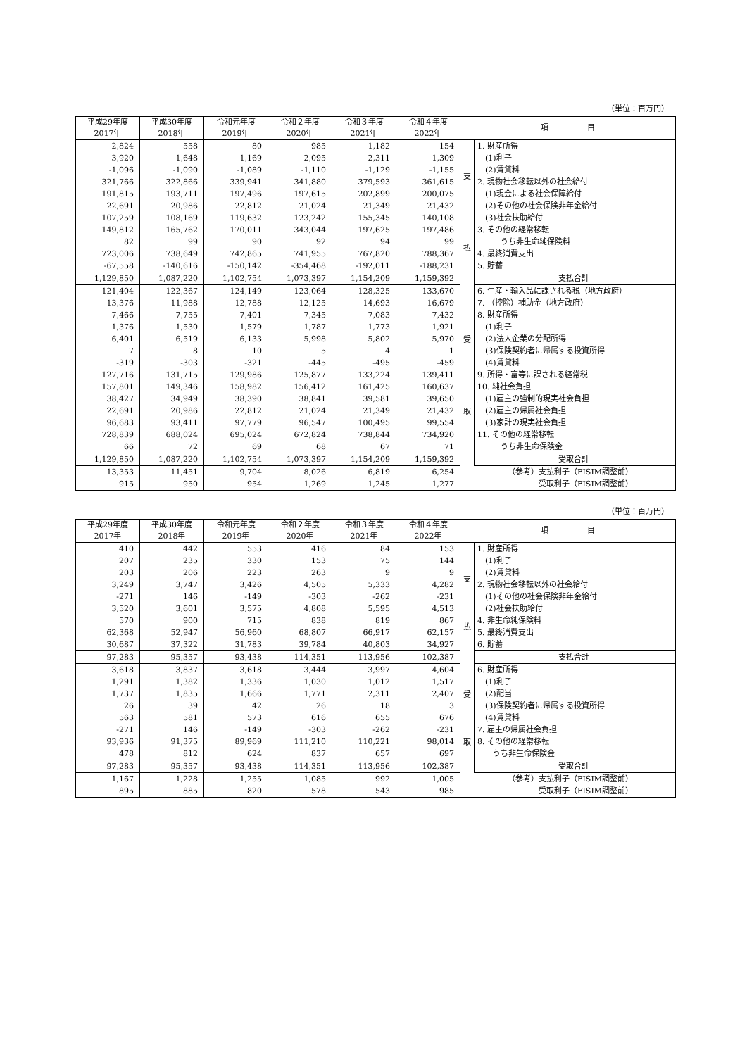（単位：百万円）
| 平成29年度 2017年 | 平成30年度 2018年 | 令和元年度 2019年 | 令和２年度 2020年 | 令和３年度 2021年 | 令和４年度 2022年 | 項 目 | |
| --- | --- | --- | --- | --- | --- | --- | --- |
| 2,824 | 558 | 80 | 985 | 1,182 | 154 | 支 払 | 1. 財産所得 |
| 3,920 | 1,648 | 1,169 | 2,095 | 2,311 | 1,309 | | (1)利子 |
| -1,096 | -1,090 | -1,089 | -1,110 | -1,129 | -1,155 | | (2)賃貸料 |
| 321,766 | 322,866 | 339,941 | 341,880 | 379,593 | 361,615 | | 2. 現物社会移転以外の社会給付 |
| 191,815 | 193,711 | 197,496 | 197,615 | 202,899 | 200,075 | | (1)現金による社会保障給付 |
| 22,691 | 20,986 | 22,812 | 21,024 | 21,349 | 21,432 | | (2)その他の社会保険非年金給付 |
| 107,259 | 108,169 | 119,632 | 123,242 | 155,345 | 140,108 | | (3)社会扶助給付 |
| 149,812 | 165,762 | 170,011 | 343,044 | 197,625 | 197,486 | | 3. その他の経常移転 |
| 82 | 99 | 90 | 92 | 94 | 99 | | うち非生命純保険料 |
| 723,006 | 738,649 | 742,865 | 741,955 | 767,820 | 788,367 | | 4. 最終消費支出 |
| -67,558 | -140,616 | -150,142 | -354,468 | -192,011 | -188,231 | | 5. 貯蓄 |
| 1,129,850 | 1,087,220 | 1,102,754 | 1,073,397 | 1,154,209 | 1,159,392 | | 支払合計 |
| 121,404 | 122,367 | 124,149 | 123,064 | 128,325 | 133,670 | 受 取 | 6. 生産・輸入品に課される税（地方政府） |
| 13,376 | 11,988 | 12,788 | 12,125 | 14,693 | 16,679 | | 7. （控除）補助金（地方政府） |
| 7,466 | 7,755 | 7,401 | 7,345 | 7,083 | 7,432 | | 8. 財産所得 |
| 1,376 | 1,530 | 1,579 | 1,787 | 1,773 | 1,921 | | (1)利子 |
| 6,401 | 6,519 | 6,133 | 5,998 | 5,802 | 5,970 | | (2)法人企業の分配所得 |
| 7 | 8 | 10 | 5 | 4 | 1 | | (3)保険契約者に帰属する投資所得 |
| -319 | -303 | -321 | -445 | -495 | -459 | | (4)賃貸料 |
| 127,716 | 131,715 | 129,986 | 125,877 | 133,224 | 139,411 | | 9. 所得・富等に課される経常税 |
| 157,801 | 149,346 | 158,982 | 156,412 | 161,425 | 160,637 | | 10. 純社会負担 |
| 38,427 | 34,949 | 38,390 | 38,841 | 39,581 | 39,650 | | (1)雇主の強制的現実社会負担 |
| 22,691 | 20,986 | 22,812 | 21,024 | 21,349 | 21,432 | | (2)雇主の帰属社会負担 |
| 96,683 | 93,411 | 97,779 | 96,547 | 100,495 | 99,554 | | (3)家計の現実社会負担 |
| 728,839 | 688,024 | 695,024 | 672,824 | 738,844 | 734,920 | | 11. その他の経常移転 |
| 66 | 72 | 69 | 68 | 67 | 71 | | うち非生命保険金 |
| 1,129,850 | 1,087,220 | 1,102,754 | 1,073,397 | 1,154,209 | 1,159,392 | | 受取合計 |
| 13,353 | 11,451 | 9,704 | 8,026 | 6,819 | 6,254 | （参考）支払利子（FISIM調整前） | |
| 915 | 950 | 954 | 1,269 | 1,245 | 1,277 | 受取利子（FISIM調整前） | |
（単位：百万円）
| 平成29年度 2017年 | 平成30年度 2018年 | 令和元年度 2019年 | 令和２年度 2020年 | 令和３年度 2021年 | 令和４年度 2022年 | 項 目 | |
| --- | --- | --- | --- | --- | --- | --- | --- |
| 410 | 442 | 553 | 416 | 84 | 153 | 支 払 | 1. 財産所得 |
| 207 | 235 | 330 | 153 | 75 | 144 | | (1)利子 |
| 203 | 206 | 223 | 263 | 9 | 9 | | (2)賃貸料 |
| 3,249 | 3,747 | 3,426 | 4,505 | 5,333 | 4,282 | | 2. 現物社会移転以外の社会給付 |
| -271 | 146 | -149 | -303 | -262 | -231 | | (1)その他の社会保険非年金給付 |
| 3,520 | 3,601 | 3,575 | 4,808 | 5,595 | 4,513 | | (2)社会扶助給付 |
| 570 | 900 | 715 | 838 | 819 | 867 | | 4. 非生命純保険料 |
| 62,368 | 52,947 | 56,960 | 68,807 | 66,917 | 62,157 | | 5. 最終消費支出 |
| 30,687 | 37,322 | 31,783 | 39,784 | 40,803 | 34,927 | | 6. 貯蓄 |
| 97,283 | 95,357 | 93,438 | 114,351 | 113,956 | 102,387 | | 支払合計 |
| 3,618 | 3,837 | 3,618 | 3,444 | 3,997 | 4,604 | 受 取 | 6. 財産所得 |
| 1,291 | 1,382 | 1,336 | 1,030 | 1,012 | 1,517 | | (1)利子 |
| 1,737 | 1,835 | 1,666 | 1,771 | 2,311 | 2,407 | | (2)配当 |
| 26 | 39 | 42 | 26 | 18 | 3 | | (3)保険契約者に帰属する投資所得 |
| 563 | 581 | 573 | 616 | 655 | 676 | | (4)賃貸料 |
| -271 | 146 | -149 | -303 | -262 | -231 | | 7. 雇主の帰属社会負担 |
| 93,936 | 91,375 | 89,969 | 111,210 | 110,221 | 98,014 | | 8. その他の経常移転 |
| 478 | 812 | 624 | 837 | 657 | 697 | | うち非生命保険金 |
| 97,283 | 95,357 | 93,438 | 114,351 | 113,956 | 102,387 | | 受取合計 |
| 1,167 | 1,228 | 1,255 | 1,085 | 992 | 1,005 | （参考）支払利子（FISIM調整前） | |
| 895 | 885 | 820 | 578 | 543 | 985 | 受取利子（FISIM調整前） | |